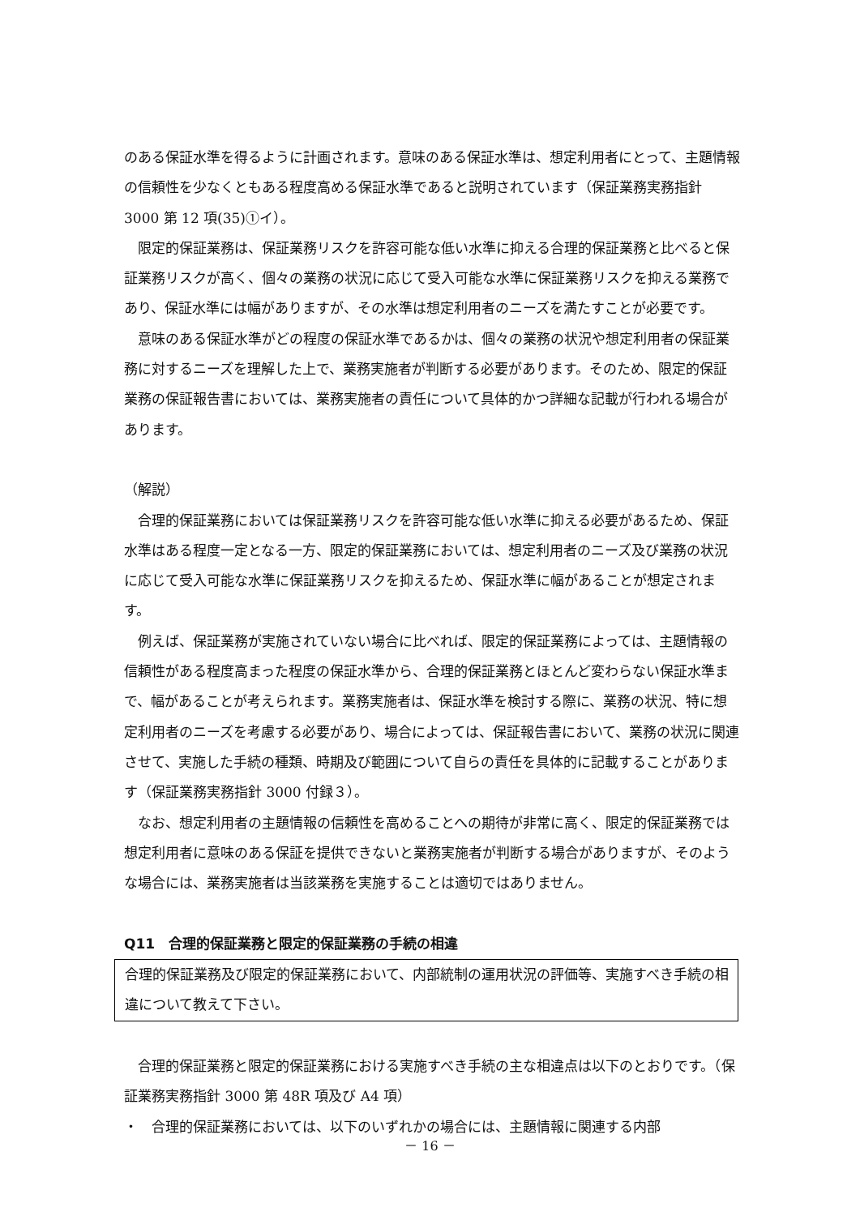のある保証水準を得るように計画されます。意味のある保証水準は、想定利用者にとって、主題情報の信頼性を少なくともある程度高める保証水準であると説明されています（保証業務実務指針 3000 第 12 項(35)①イ）。
限定的保証業務は、保証業務リスクを許容可能な低い水準に抑える合理的保証業務と比べると保証業務リスクが高く、個々の業務の状況に応じて受入可能な水準に保証業務リスクを抑える業務であり、保証水準には幅がありますが、その水準は想定利用者のニーズを満たすことが必要です。
意味のある保証水準がどの程度の保証水準であるかは、個々の業務の状況や想定利用者の保証業務に対するニーズを理解した上で、業務実施者が判断する必要があります。そのため、限定的保証業務の保証報告書においては、業務実施者の責任について具体的かつ詳細な記載が行われる場合があります。
（解説）
合理的保証業務においては保証業務リスクを許容可能な低い水準に抑える必要があるため、保証水準はある程度一定となる一方、限定的保証業務においては、想定利用者のニーズ及び業務の状況に応じて受入可能な水準に保証業務リスクを抑えるため、保証水準に幅があることが想定されます。
例えば、保証業務が実施されていない場合に比べれば、限定的保証業務によっては、主題情報の信頼性がある程度高まった程度の保証水準から、合理的保証業務とほとんど変わらない保証水準まで、幅があることが考えられます。業務実施者は、保証水準を検討する際に、業務の状況、特に想定利用者のニーズを考慮する必要があり、場合によっては、保証報告書において、業務の状況に関連させて、実施した手続の種類、時期及び範囲について自らの責任を具体的に記載することがあります（保証業務実務指針 3000 付録３）。
なお、想定利用者の主題情報の信頼性を高めることへの期待が非常に高く、限定的保証業務では想定利用者に意味のある保証を提供できないと業務実施者が判断する場合がありますが、そのような場合には、業務実施者は当該業務を実施することは適切ではありません。
Q11　合理的保証業務と限定的保証業務の手続の相違
合理的保証業務及び限定的保証業務において、内部統制の運用状況の評価等、実施すべき手続の相違について教えて下さい。
合理的保証業務と限定的保証業務における実施すべき手続の主な相違点は以下のとおりです。（保証業務実務指針 3000 第 48R 項及び A4 項）
・　合理的保証業務においては、以下のいずれかの場合には、主題情報に関連する内部
－ 16 －